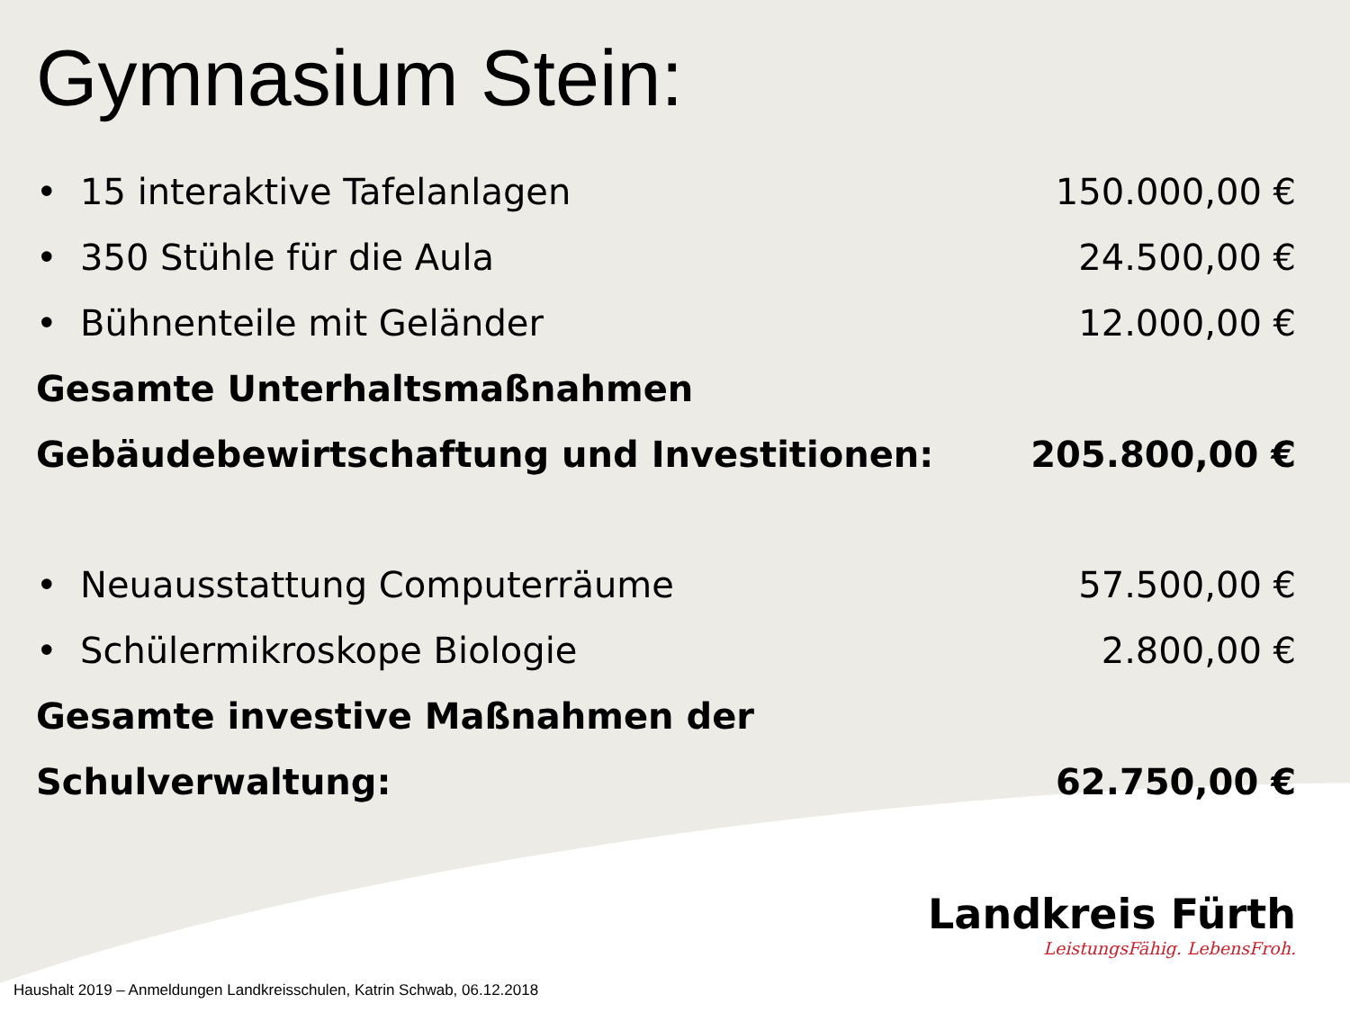Gymnasium Stein:
• 15 interaktive Tafelanlagen 150.000,00 €
• 350 Stühle für die Aula 24.500,00 €
• Bühnenteile mit Geländer 12.000,00 €
Gesamte Unterhaltsmaßnahmen
Gebäudebewirtschaftung und Investitionen: 205.800,00 €
• Neuausstattung Computerräume 57.500,00 €
• Schülermikroskope Biologie 2.800,00 €
Gesamte investive Maßnahmen der
Schulverwaltung: 62.750,00 €
Landkreis Fürth
LeistungsFähig. LebensFroh.
Haushalt 2019 – Anmeldungen Landkreisschulen, Katrin Schwab, 06.12.2018